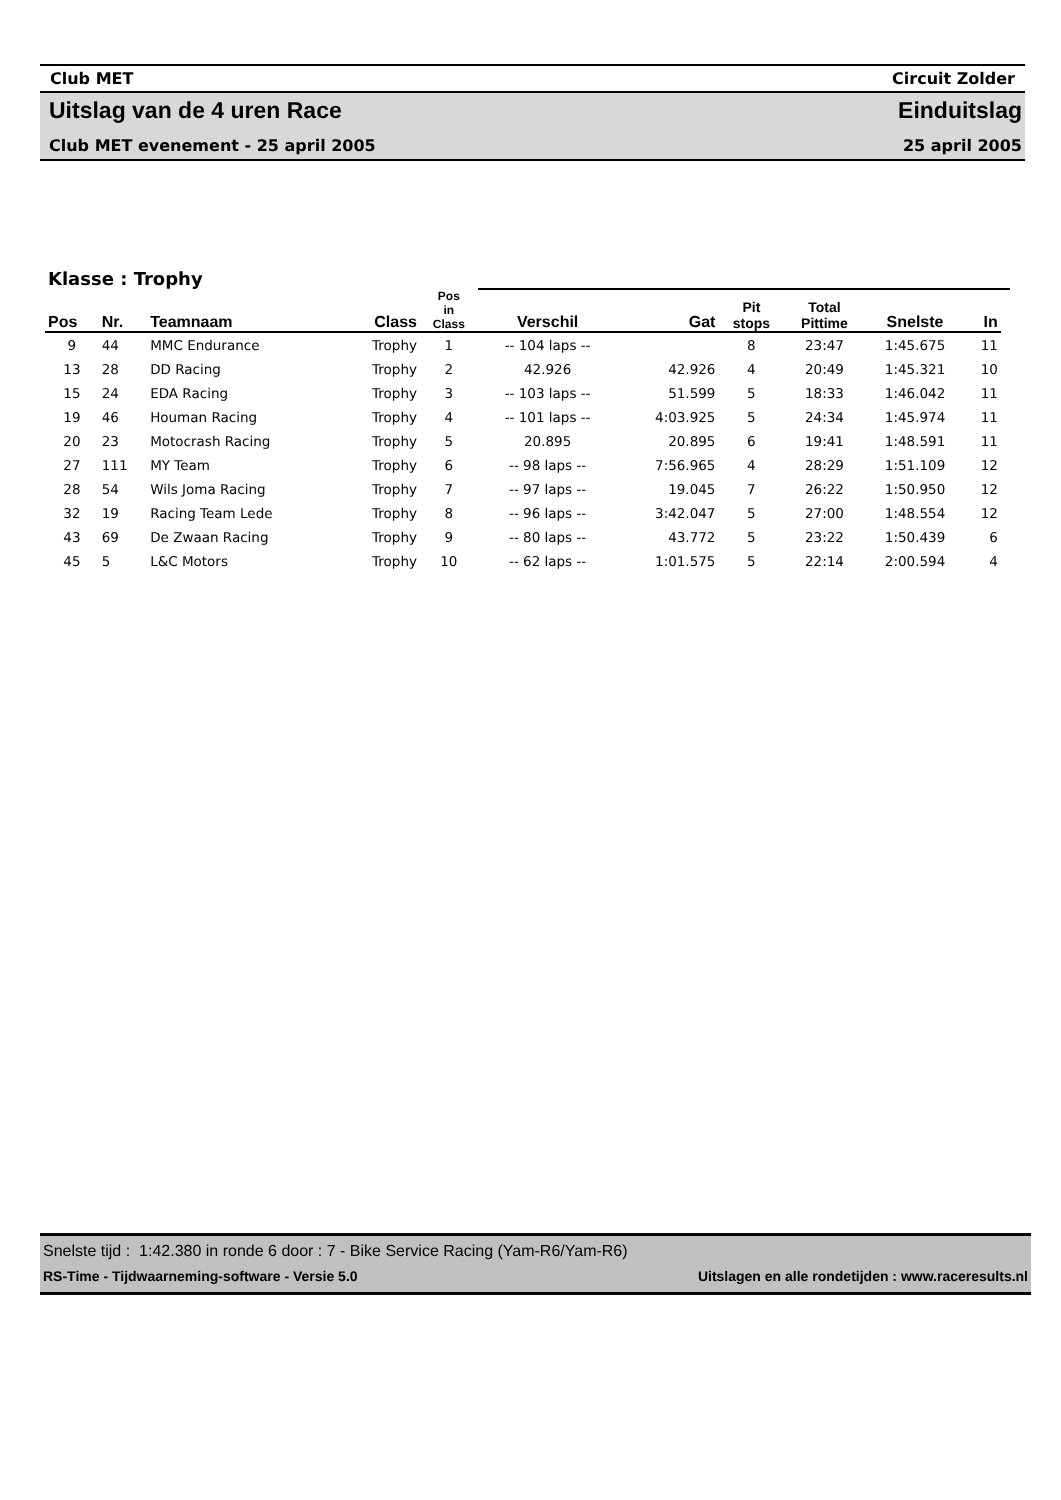Club MET Circuit Zolder
Uitslag van de 4 uren Race Einduitslag
Club MET evenement - 25 april 2005 25 april 2005
| Klasse : Trophy | | | | | | | | | | | |
| --- | --- | --- | --- | --- | --- | --- | --- | --- | --- | --- | --- |
| Pos | Nr. | Teamnaam | Class | Pos in Class | Verschil | Gat | Pit stops | Total Pittime | Snelste | In | |
| 9 | 44 | MMC Endurance | Trophy | 1 | -- 104 laps -- | | 8 | 23:47 | 1:45.675 | 11 | |
| 13 | 28 | DD Racing | Trophy | 2 | 42.926 | 42.926 | 4 | 20:49 | 1:45.321 | 10 | |
| 15 | 24 | EDA Racing | Trophy | 3 | -- 103 laps -- | 51.599 | 5 | 18:33 | 1:46.042 | 11 | |
| 19 | 46 | Houman Racing | Trophy | 4 | -- 101 laps -- | 4:03.925 | 5 | 24:34 | 1:45.974 | 11 | |
| 20 | 23 | Motocrash Racing | Trophy | 5 | 20.895 | 20.895 | 6 | 19:41 | 1:48.591 | 11 | |
| 27 | 111 | MY Team | Trophy | 6 | -- 98 laps -- | 7:56.965 | 4 | 28:29 | 1:51.109 | 12 | |
| 28 | 54 | Wils Joma Racing | Trophy | 7 | -- 97 laps -- | 19.045 | 7 | 26:22 | 1:50.950 | 12 | |
| 32 | 19 | Racing Team Lede | Trophy | 8 | -- 96 laps -- | 3:42.047 | 5 | 27:00 | 1:48.554 | 12 | |
| 43 | 69 | De Zwaan Racing | Trophy | 9 | -- 80 laps -- | 43.772 | 5 | 23:22 | 1:50.439 | 6 | |
| 45 | 5 | L&C Motors | Trophy | 10 | -- 62 laps -- | 1:01.575 | 5 | 22:14 | 2:00.594 | 4 | |
Snelste tijd : 1:42.380 in ronde 6 door : 7 - Bike Service Racing (Yam-R6/Yam-R6)
RS-Time - Tijdwaarneming-software - Versie 5.0 Uitslagen en alle rondetijden : www.raceresults.nl